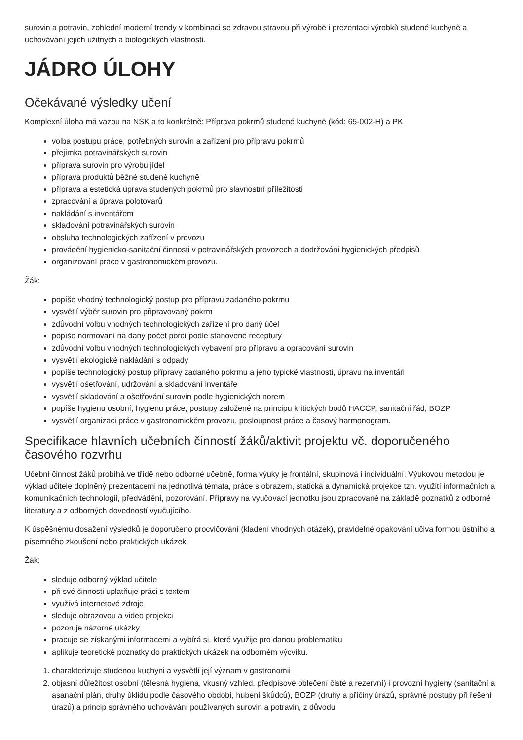surovin a potravin, zohlední moderní trendy v kombinaci se zdravou stravou při výrobě i prezentaci výrobků studené kuchyně a uchovávání jejich užitných a biologických vlastností.
JÁDRO ÚLOHY
Očekávané výsledky učení
Komplexní úloha má vazbu na NSK a to konkrétně: Příprava pokrmů studené kuchyně (kód: 65-002-H) a PK
volba postupu práce, potřebných surovin a zařízení pro přípravu pokrmů
přejímka potravinářských surovin
příprava surovin pro výrobu jídel
příprava produktů běžné studené kuchyně
příprava a estetická úprava studených pokrmů pro slavnostní příležitosti
zpracování a úprava polotovarů
nakládání s inventářem
skladování potravinářských surovin
obsluha technologických zařízení v provozu
provádění hygienicko-sanitační činnosti v potravinářských provozech a dodržování hygienických předpisů
organizování práce v gastronomickém provozu.
Žák:
popíše vhodný technologický postup pro přípravu zadaného pokrmu
vysvětlí výběr surovin pro připravovaný pokrm
zdůvodní volbu vhodných technologických zařízení pro daný účel
popíše normování na daný počet porcí podle stanovené receptury
zdůvodní volbu vhodných technologických vybavení pro přípravu a opracování surovin
vysvětlí ekologické nakládání s odpady
popíše technologický postup přípravy zadaného pokrmu a jeho typické vlastnosti, úpravu na inventáři
vysvětlí ošetřování, udržování a skladování inventáře
vysvětlí skladování a ošetřování surovin podle hygienických norem
popíše hygienu osobní, hygienu práce, postupy založené na principu kritických bodů HACCP, sanitační řád, BOZP
vysvětlí organizaci práce v gastronomickém provozu, posloupnost práce a časový harmonogram.
Specifikace hlavních učebních činností žáků/aktivit projektu vč. doporučeného časového rozvrhu
Učební činnost žáků probíhá ve třídě nebo odborné učebně, forma výuky je frontální, skupinová i individuální. Výukovou metodou je výklad učitele doplněný prezentacemi na jednotlivá témata, práce s obrazem, statická a dynamická projekce tzn. využití informačních a komunikačních technologií, předvádění, pozorování. Přípravy na vyučovací jednotku jsou zpracované na základě poznatků z odborné literatury a z odborných dovedností vyučujícího.
K úspěšnému dosažení výsledků je doporučeno procvičování (kladení vhodných otázek), pravidelné opakování učiva formou ústního a písemného zkoušení nebo praktických ukázek.
Žák:
sleduje odborný výklad učitele
při své činnosti uplatňuje práci s textem
využívá internetové zdroje
sleduje obrazovou a video projekci
pozoruje názorné ukázky
pracuje se získanými informacemi a vybírá si, které využije pro danou problematiku
aplikuje teoretické poznatky do praktických ukázek na odborném výcviku.
1. charakterizuje studenou kuchyni a vysvětlí její význam v gastronomii
2. objasní důležitost osobní (tělesná hygiena, vkusný vzhled, předpisové oblečení čisté a rezervní) i provozní hygieny (sanitační a asanační plán, druhy úklidu podle časového období, hubení škůdců), BOZP (druhy a příčiny úrazů, správné postupy při řešení úrazů) a princip správného uchovávání používaných surovin a potravin, z důvodu